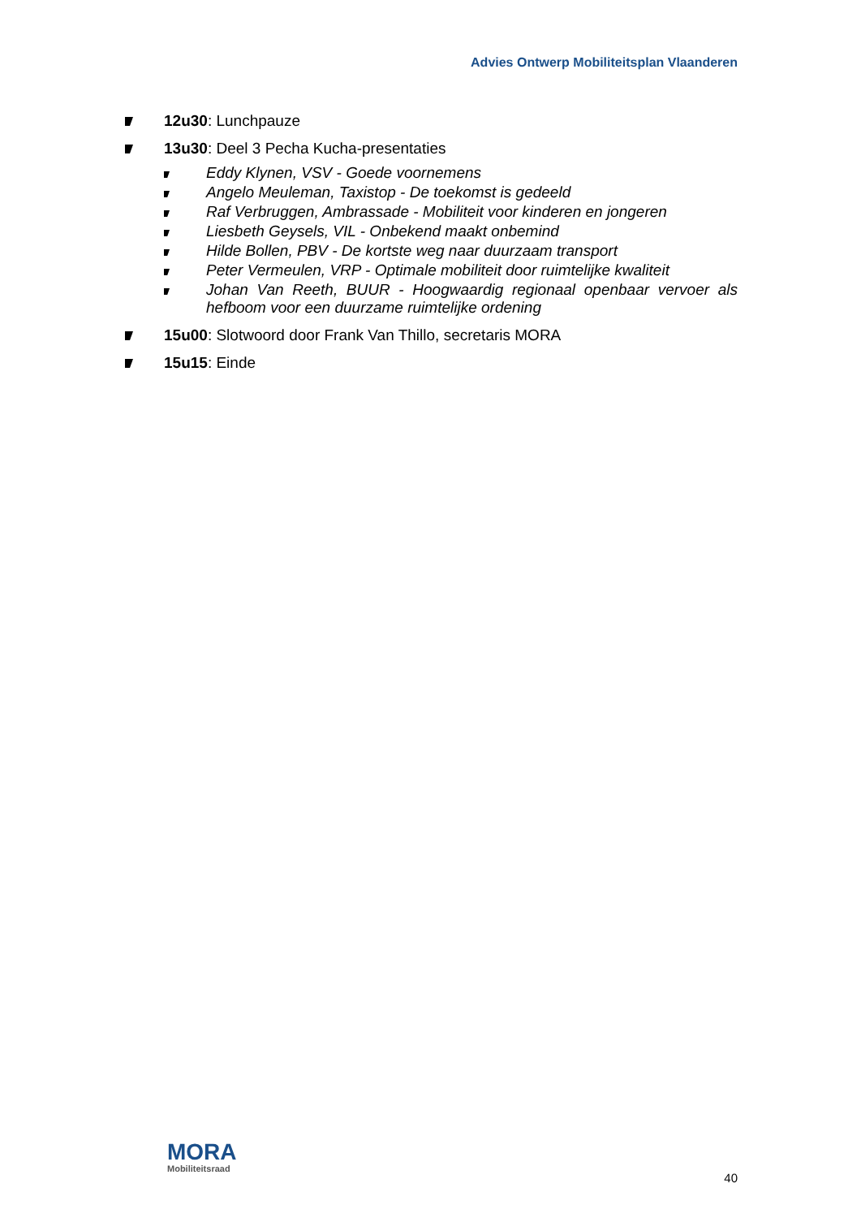Advies Ontwerp Mobiliteitsplan Vlaanderen
12u30: Lunchpauze
13u30: Deel 3 Pecha Kucha-presentaties
Eddy Klynen, VSV - Goede voornemens
Angelo Meuleman, Taxistop - De toekomst is gedeeld
Raf Verbruggen, Ambrassade - Mobiliteit voor kinderen en jongeren
Liesbeth Geysels, VIL - Onbekend maakt onbemind
Hilde Bollen, PBV - De kortste weg naar duurzaam transport
Peter Vermeulen, VRP - Optimale mobiliteit door ruimtelijke kwaliteit
Johan Van Reeth, BUUR - Hoogwaardig regionaal openbaar vervoer als hefboom voor een duurzame ruimtelijke ordening
15u00: Slotwoord door Frank Van Thillo, secretaris MORA
15u15: Einde
MORA
Mobiliteitsraad
40